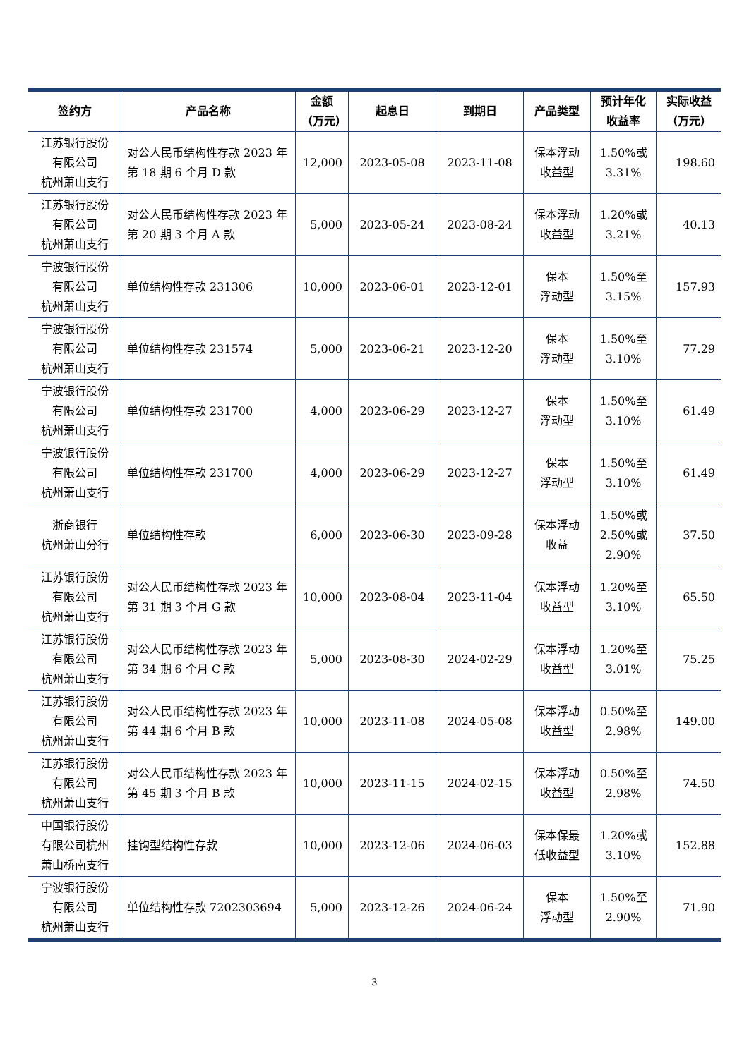| 签约方 | 产品名称 | 金额 （万元） | 起息日 | 到期日 | 产品类型 | 预计年化 收益率 | 实际收益 （万元） |
| --- | --- | --- | --- | --- | --- | --- | --- |
| 江苏银行股份 有限公司 杭州萧山支行 | 对公人民币结构性存款 2023 年第 18 期 6 个月 D 款 | 12,000 | 2023-05-08 | 2023-11-08 | 保本浮动 收益型 | 1.50%或 3.31% | 198.60 |
| 江苏银行股份 有限公司 杭州萧山支行 | 对公人民币结构性存款 2023 年第 20 期 3 个月 A 款 | 5,000 | 2023-05-24 | 2023-08-24 | 保本浮动 收益型 | 1.20%或 3.21% | 40.13 |
| 宁波银行股份 有限公司 杭州萧山支行 | 单位结构性存款 231306 | 10,000 | 2023-06-01 | 2023-12-01 | 保本 浮动型 | 1.50%至 3.15% | 157.93 |
| 宁波银行股份 有限公司 杭州萧山支行 | 单位结构性存款 231574 | 5,000 | 2023-06-21 | 2023-12-20 | 保本 浮动型 | 1.50%至 3.10% | 77.29 |
| 宁波银行股份 有限公司 杭州萧山支行 | 单位结构性存款 231700 | 4,000 | 2023-06-29 | 2023-12-27 | 保本 浮动型 | 1.50%至 3.10% | 61.49 |
| 宁波银行股份 有限公司 杭州萧山支行 | 单位结构性存款 231700 | 4,000 | 2023-06-29 | 2023-12-27 | 保本 浮动型 | 1.50%至 3.10% | 61.49 |
| 浙商银行 杭州萧山分行 | 单位结构性存款 | 6,000 | 2023-06-30 | 2023-09-28 | 保本浮动 收益 | 1.50%或 2.50%或 2.90% | 37.50 |
| 江苏银行股份 有限公司 杭州萧山支行 | 对公人民币结构性存款 2023 年第 31 期 3 个月 G 款 | 10,000 | 2023-08-04 | 2023-11-04 | 保本浮动 收益型 | 1.20%至 3.10% | 65.50 |
| 江苏银行股份 有限公司 杭州萧山支行 | 对公人民币结构性存款 2023 年第 34 期 6 个月 C 款 | 5,000 | 2023-08-30 | 2024-02-29 | 保本浮动 收益型 | 1.20%至 3.01% | 75.25 |
| 江苏银行股份 有限公司 杭州萧山支行 | 对公人民币结构性存款 2023 年第 44 期 6 个月 B 款 | 10,000 | 2023-11-08 | 2024-05-08 | 保本浮动 收益型 | 0.50%至 2.98% | 149.00 |
| 江苏银行股份 有限公司 杭州萧山支行 | 对公人民币结构性存款 2023 年第 45 期 3 个月 B 款 | 10,000 | 2023-11-15 | 2024-02-15 | 保本浮动 收益型 | 0.50%至 2.98% | 74.50 |
| 中国银行股份 有限公司杭州 萧山桥南支行 | 挂钩型结构性存款 | 10,000 | 2023-12-06 | 2024-06-03 | 保本保最 低收益型 | 1.20%或 3.10% | 152.88 |
| 宁波银行股份 有限公司 杭州萧山支行 | 单位结构性存款 7202303694 | 5,000 | 2023-12-26 | 2024-06-24 | 保本 浮动型 | 1.50%至 2.90% | 71.90 |
3